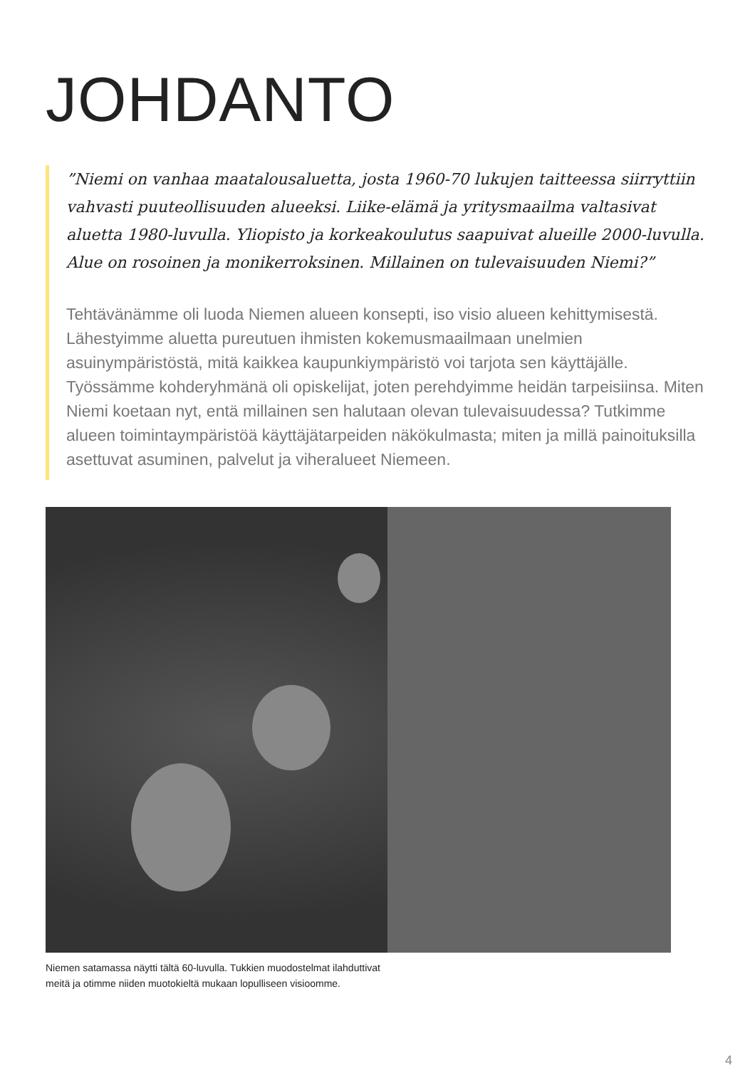JOHDANTO
”Niemi on vanhaa maatalousaluetta, josta 1960-70 lukujen taitteessa siirryttiin vahvasti puuteollisuuden alueeksi. Liike-elämä ja yritysmaailma valtasivat aluetta 1980-luvulla. Yliopisto ja korkeakoulutus saapuivat alueille 2000-luvulla. Alue on rosoinen ja monikerroksinen. Millainen on tulevaisuuden Niemi?”
Tehtävänämme oli luoda Niemen alueen konsepti, iso visio alueen kehittymisestä. Lähestyimme aluetta pureutuen ihmisten kokemusmaailmaan unelmien asuinympäristöstä, mitä kaikkea kaupunkiympäristö voi tarjota sen käyttäjälle. Työssämme kohderyhmänä oli opiskelijat, joten perehdyimme heidän tarpeisiinsa. Miten Niemi koetaan nyt, entä millainen sen halutaan olevan tulevaisuudessa? Tutkimme alueen toimintaympäristöä käyttäjätarpeiden näkökulmasta; miten ja millä painoituksilla asettuvat asuminen, palvelut ja viheralueet Niemeen.
Niemen satamassa näytti tältä 60-luvulla. Tukkien muodostelmat ilahduttivat
meitä ja otimme niiden muotokieltä mukaan lopulliseen visioomme.
4